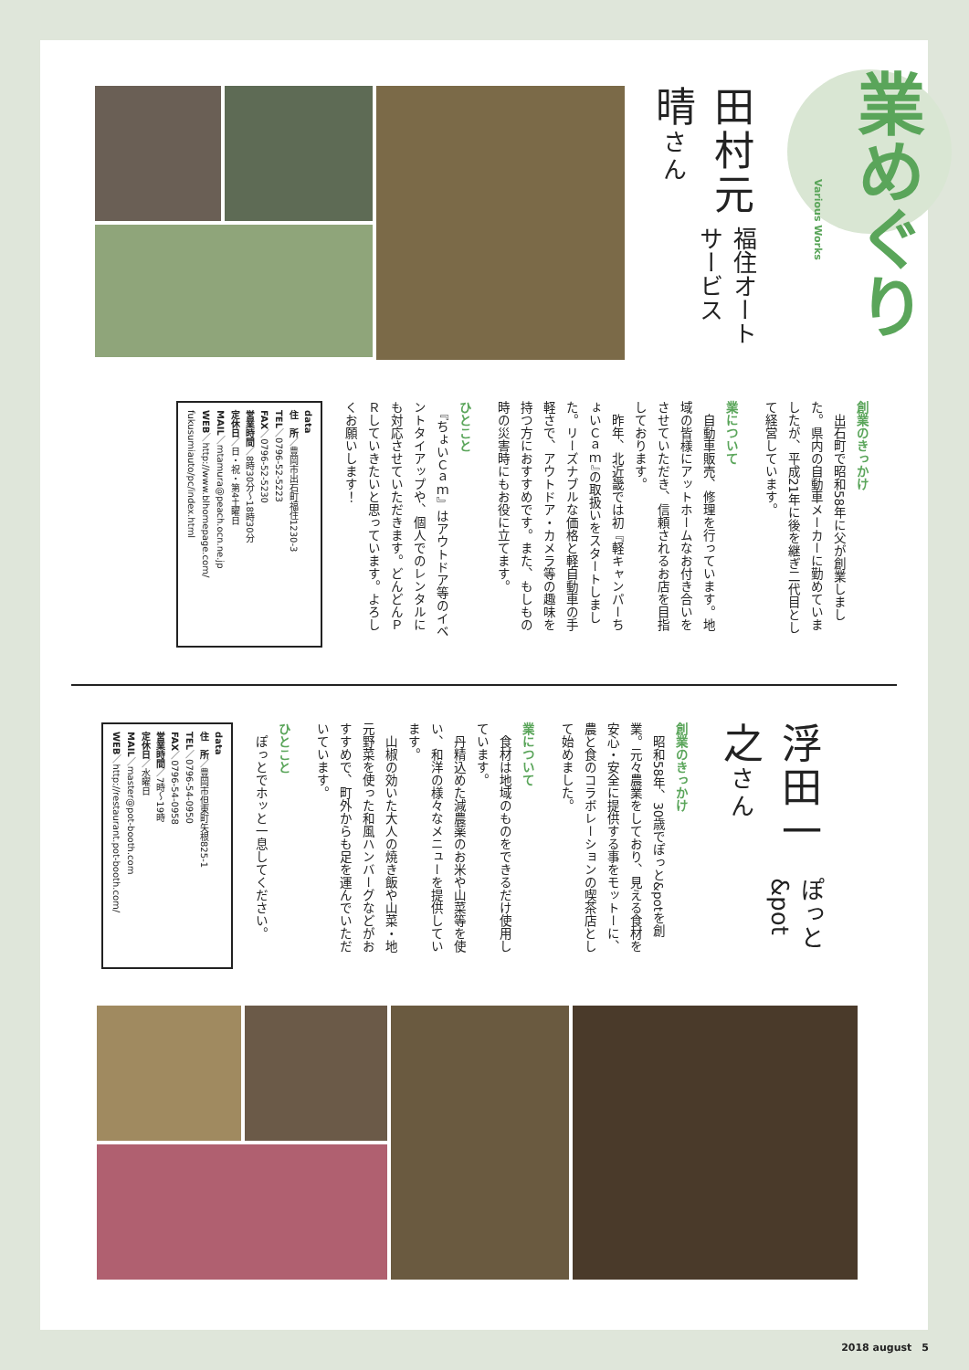業めぐり
Various Works
福住オートサービス
田村元晴さん
創業のきっかけ
　出石町で昭和58年に父が創業しました。県内の自動車メーカーに勤めていましたが、平成21年に後を継ぎ二代目として経営しています。
業について
　自動車販売、修理を行っています。地域の皆様にアットホームなお付き合いをさせていただき、信頼されるお店を目指しております。
　昨年、北近畿では初『軽キャンパーちょいＣａｍ』の取扱いをスタートしました。リーズナブルな価格と軽自動車の手軽さで、アウトドア・カメラ等の趣味を持つ方におすすめです。また、もしもの時の災害時にもお役に立てます。
ひとこと
　『ちょいＣａｍ』はアウトドア等のイベントタイアップや、個人でのレンタルにも対応させていただきます。どんどんＰＲしていきたいと思っています。よろしくお願いします！
data
住　所／豊岡市出石町福住1230-3
TEL／0796-52-5223
FAX／0796-52-5230
営業時間／8時30分～18時30分
定休日／日・祝・第4土曜日
MAIL／mtamura@peach.ocn.ne.jp
WEB／http://www.blhomepage.com/ fukusumiauto/pc/index.html
ぽっと&pot
浮田一之さん
創業のきっかけ
　昭和58年、30歳でぽっと&potを創業。元々農業をしており、見える食材を安心・安全に提供する事をモットーに、農と食のコラボレーションの喫茶店として始めました。
業について
　食材は地域のものをできるだけ使用しています。
　丹精込めた減農薬のお米や山菜等を使い、和洋の様々なメニューを提供しています。
　山椒の効いた大人の焼き飯や山菜・地元野菜を使った和風ハンバーグなどがおすすめで、町外からも足を運んでいただいています。
ひとこと
　ぽっとでホッと一息してください。
data
住　所／豊岡市但東町矢根825-1
TEL／0796-54-0950
FAX／0796-54-0958
営業時間／7時～19時
定休日／水曜日
MAIL／master@pot-booth.com
WEB／http://restaurant.pot-booth.com/
2018 august　5